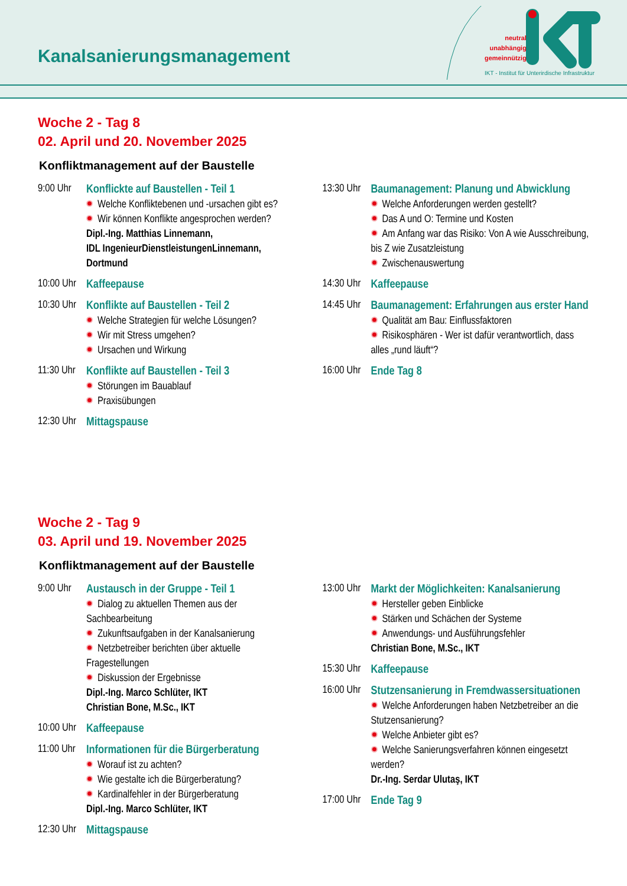Kanalsanierungsmanagement
neutral
unabhängig
gemeinnützig
IKT - Institut für Unterirdische Infrastruktur
Woche 2 - Tag 8
02. April und 20. November 2025
Konfliktmanagement auf der Baustelle
9:00 Uhr
Konflickte auf Baustellen - Teil 1
Welche Konfliktebenen und -ursachen gibt es?
Wir können Konflikte angesprochen werden?
Dipl.-Ing. Matthias Linnemann,
IDL IngenieurDienstleistungenLinnemann,
Dortmund
10:00 Uhr
Kaffeepause
10:30 Uhr
Konflikte auf Baustellen - Teil 2
Welche Strategien für welche Lösungen?
Wir mit Stress umgehen?
Ursachen und Wirkung
11:30 Uhr
Konflikte auf Baustellen - Teil 3
Störungen im Bauablauf
Praxisübungen
12:30 Uhr
Mittagspause
13:30 Uhr
Baumanagement: Planung und Abwicklung
Welche Anforderungen werden gestellt?
Das A und O: Termine und Kosten
Am Anfang war das Risiko: Von A wie Ausschreibung, bis Z wie Zusatzleistung
Zwischenauswertung
14:30 Uhr
Kaffeepause
14:45 Uhr
Baumanagement: Erfahrungen aus erster Hand
Qualität am Bau: Einflussfaktoren
Risikosphären - Wer ist dafür verantwortlich, dass alles „rund läuft“?
16:00 Uhr
Ende Tag 8
Woche 2 - Tag 9
03. April und 19. November 2025
Konfliktmanagement auf der Baustelle
9:00 Uhr
Austausch in der Gruppe - Teil 1
Dialog zu aktuellen Themen aus der Sachbearbeitung
Zukunftsaufgaben in der Kanalsanierung
Netzbetreiber berichten über aktuelle Fragestellungen
Diskussion der Ergebnisse
Dipl.-Ing. Marco Schlüter, IKT
Christian Bone, M.Sc., IKT
10:00 Uhr
Kaffeepause
11:00 Uhr
Informationen für die Bürgerberatung
Worauf ist zu achten?
Wie gestalte ich die Bürgerberatung?
Kardinalfehler in der Bürgerberatung
Dipl.-Ing. Marco Schlüter, IKT
12:30 Uhr
Mittagspause
13:00 Uhr
Markt der Möglichkeiten: Kanalsanierung
Hersteller geben Einblicke
Stärken und Schächen der Systeme
Anwendungs- und Ausführungsfehler
Christian Bone, M.Sc., IKT
15:30 Uhr
Kaffeepause
16:00 Uhr
Stutzensanierung in Fremdwassersituationen
Welche Anforderungen haben Netzbetreiber an die Stutzensanierung?
Welche Anbieter gibt es?
Welche Sanierungsverfahren können eingesetzt werden?
Dr.-Ing. Serdar Ulutaş, IKT
17:00 Uhr
Ende Tag 9